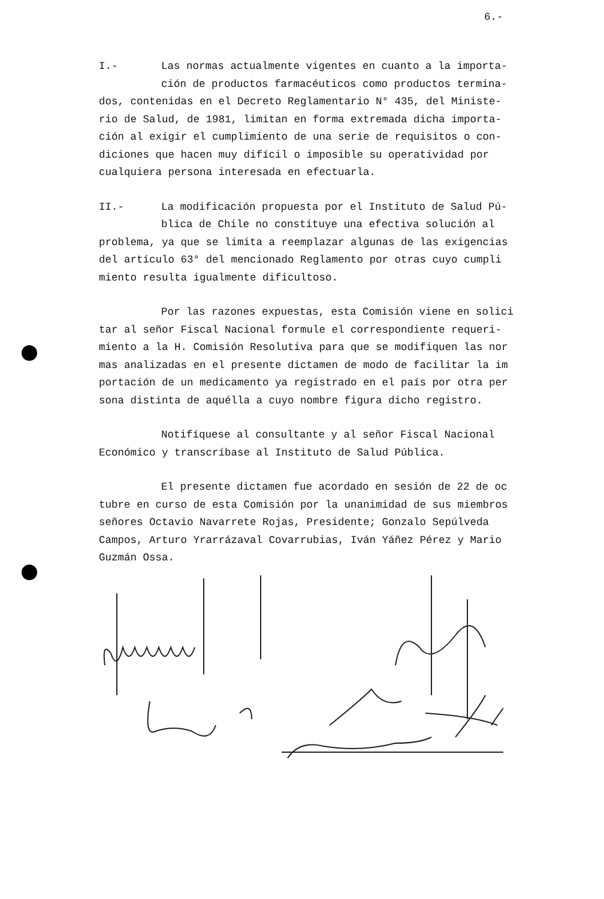6.-
I.- Las normas actualmente vigentes en cuanto a la importa-
ción de productos farmacéuticos como productos termina-
dos, contenidas en el Decreto Reglamentario N° 435, del Ministe-
rio de Salud, de 1981, limitan en forma extremada dicha importa-
ción al exigir el cumplimiento de una serie de requisitos o con-
diciones que hacen muy difícil o imposible su operatividad por
cualquiera persona interesada en efectuarla.
II.- La modificación propuesta por el Instituto de Salud Pú-
blica de Chile no constituye una efectiva solución al
problema, ya que se limita a reemplazar algunas de las exigencias
del artículo 63° del mencionado Reglamento por otras cuyo cumpli
miento resulta igualmente dificultoso.
Por las razones expuestas, esta Comisión viene en solici
tar al señor Fiscal Nacional formule el correspondiente requeri-
miento a la H. Comisión Resolutiva para que se modifiquen las nor
mas analizadas en el presente dictamen de modo de facilitar la im
portación de un medicamento ya registrado en el país por otra per
sona distinta de aquélla a cuyo nombre figura dicho registro.
Notifíquese al consultante y al señor Fiscal Nacional
Económico y transcríbase al Instituto de Salud Pública.
El presente dictamen fue acordado en sesión de 22 de oc
tubre en curso de esta Comisión por la unanimidad de sus miembros
señores Octavio Navarrete Rojas, Presidente; Gonzalo Sepúlveda
Campos, Arturo Yrarrázaval Covarrubias, Iván Yáñez Pérez y Mario
Guzmán Ossa.